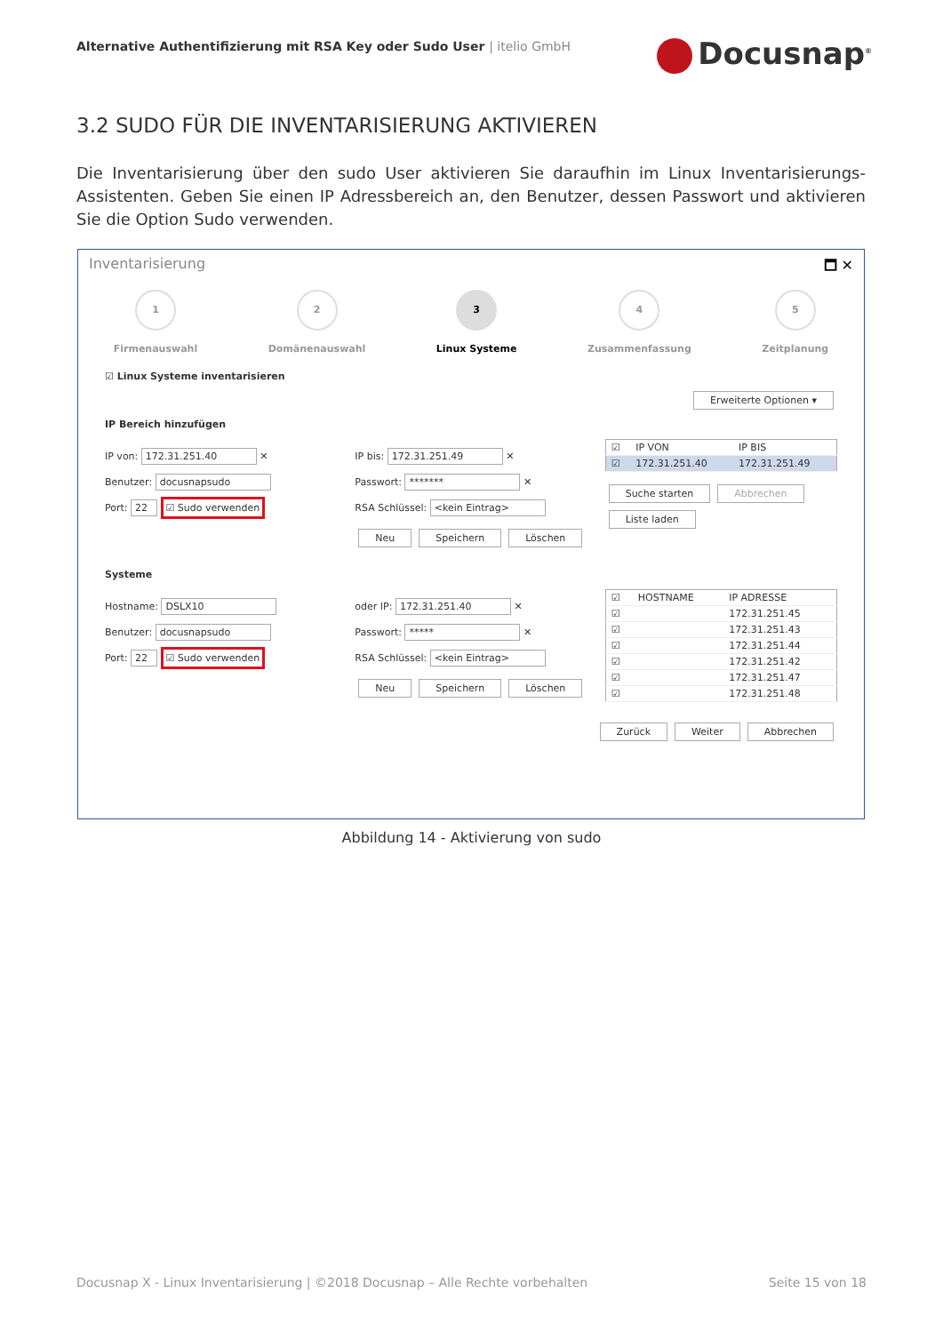Alternative Authentifizierung mit RSA Key oder Sudo User | itelio GmbH
Docusnap<sup>®</sup>
3.2 SUDO FÜR DIE INVENTARISIERUNG AKTIVIEREN
Die Inventarisierung über den sudo User aktivieren Sie daraufhin im Linux Inventarisierungs-Assistenten. Geben Sie einen IP Adressbereich an, den Benutzer, dessen Passwort und aktivieren Sie die Option Sudo verwenden.
Inventarisierung 🗖 ✕
1
Firmenauswahl
2
Domänenauswahl
3
Linux Systeme
4
Zusammenfassung
5
Zeitplanung
☑ Linux Systeme inventarisieren
Erweiterte Optionen ▾
IP Bereich hinzufügen
IP von: 172.31.251.40 ✕
Benutzer: docusnapsudo
Port: 22 ☑ Sudo verwenden
IP bis: 172.31.251.49 ✕
Passwort: ******* ✕
RSA Schlüssel: <kein Eintrag>
Neu Speichern Löschen
| ☑ | IP VON | IP BIS |
| --- | --- | --- |
| ☑ | 172.31.251.40 | 172.31.251.49 |
Suche starten Abbrechen Liste laden
Systeme
Hostname: DSLX10
Benutzer: docusnapsudo
Port: 22 ☑ Sudo verwenden
oder IP: 172.31.251.40 ✕
Passwort: ***** ✕
RSA Schlüssel: <kein Eintrag>
Neu Speichern Löschen
| ☑ | HOSTNAME | IP ADRESSE |
| --- | --- | --- |
| ☑ | | 172.31.251.45 |
| ☑ | | 172.31.251.43 |
| ☑ | | 172.31.251.44 |
| ☑ | | 172.31.251.42 |
| ☑ | | 172.31.251.47 |
| ☑ | | 172.31.251.48 |
Zurück Weiter Abbrechen
Abbildung 14 - Aktivierung von sudo
Docusnap X - Linux Inventarisierung | ©2018 Docusnap – Alle Rechte vorbehalten Seite 15 von 18